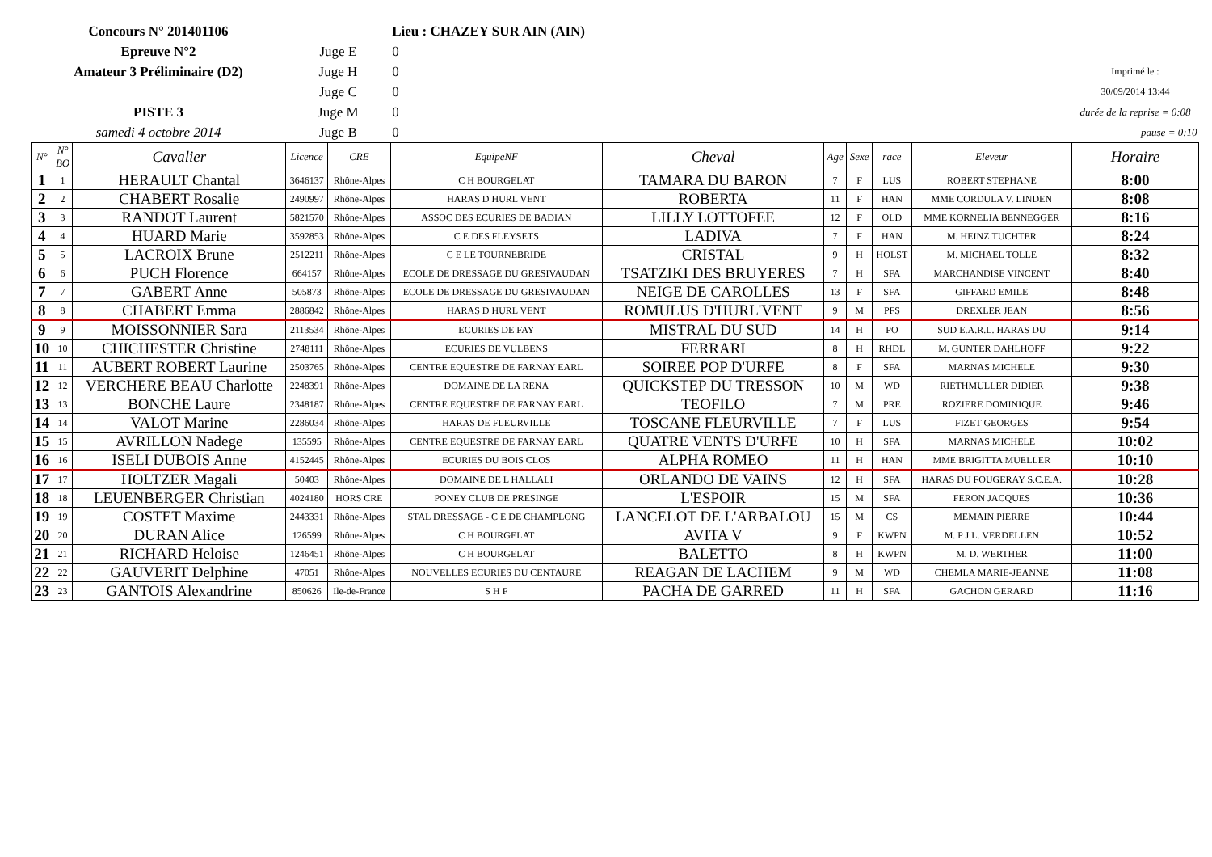| Concours N° 201401106 | | | | | Lieu : CHAZEY SUR AIN (AIN) | | | | | | |
| Epreuve N°2 | | | Juge E | | 0 | | | | | | |
| Amateur 3 Préliminaire (D2) | | | Juge H | | 0 | | | | | | Imprimé le : |
| | | | Juge C | | 0 | | | | | | 30/09/2014 13:44 |
| PISTE 3 | | | Juge M | | 0 | | | | | | durée de la reprise = 0:08 |
| samedi 4 octobre 2014 | | | Juge B | | 0 | | | | | | pause = 0:10 |
| N° | N° BO | Cavalier | Licence | CRE | EquipeNF | Cheval | Age | Sexe | race | Eleveur | Horaire |
| 1 | 1 | HERAULT Chantal | 3646137 | Rhône-Alpes | C H BOURGELAT | TAMARA DU BARON | 7 | F | LUS | ROBERT STEPHANE | 8:00 |
| 2 | 2 | CHABERT Rosalie | 2490997 | Rhône-Alpes | HARAS D HURL VENT | ROBERTA | 11 | F | HAN | MME CORDULA V. LINDEN | 8:08 |
| 3 | 3 | RANDOT Laurent | 5821570 | Rhône-Alpes | ASSOC DES ECURIES DE BADIAN | LILLY LOTTOFEE | 12 | F | OLD | MME KORNELIA BENNEGGER | 8:16 |
| 4 | 4 | HUARD Marie | 3592853 | Rhône-Alpes | C E DES FLEYSETS | LADIVA | 7 | F | HAN | M. HEINZ TUCHTER | 8:24 |
| 5 | 5 | LACROIX Brune | 2512211 | Rhône-Alpes | C E LE TOURNEBRIDE | CRISTAL | 9 | H | HOLST | M. MICHAEL TOLLE | 8:32 |
| 6 | 6 | PUCH Florence | 664157 | Rhône-Alpes | ECOLE DE DRESSAGE DU GRESIVAUDAN | TSATZIKI DES BRUYERES | 7 | H | SFA | MARCHANDISE VINCENT | 8:40 |
| 7 | 7 | GABERT Anne | 505873 | Rhône-Alpes | ECOLE DE DRESSAGE DU GRESIVAUDAN | NEIGE DE CAROLLES | 13 | F | SFA | GIFFARD EMILE | 8:48 |
| 8 | 8 | CHABERT Emma | 2886842 | Rhône-Alpes | HARAS D HURL VENT | ROMULUS D'HURL'VENT | 9 | M | PFS | DREXLER JEAN | 8:56 |
| 9 | 9 | MOISSONNIER Sara | 2113534 | Rhône-Alpes | ECURIES DE FAY | MISTRAL DU SUD | 14 | H | PO | SUD E.A.R.L. HARAS DU | 9:14 |
| 10 | 10 | CHICHESTER Christine | 2748111 | Rhône-Alpes | ECURIES DE VULBENS | FERRARI | 8 | H | RHDL | M. GUNTER DAHLHOFF | 9:22 |
| 11 | 11 | AUBERT ROBERT Laurine | 2503765 | Rhône-Alpes | CENTRE EQUESTRE DE FARNAY EARL | SOIREE POP D'URFE | 8 | F | SFA | MARNAS MICHELE | 9:30 |
| 12 | 12 | VERCHERE BEAU Charlotte | 2248391 | Rhône-Alpes | DOMAINE DE LA RENA | QUICKSTEP DU TRESSON | 10 | M | WD | RIETHMULLER DIDIER | 9:38 |
| 13 | 13 | BONCHE Laure | 2348187 | Rhône-Alpes | CENTRE EQUESTRE DE FARNAY EARL | TEOFILO | 7 | M | PRE | ROZIERE DOMINIQUE | 9:46 |
| 14 | 14 | VALOT Marine | 2286034 | Rhône-Alpes | HARAS DE FLEURVILLE | TOSCANE FLEURVILLE | 7 | F | LUS | FIZET GEORGES | 9:54 |
| 15 | 15 | AVRILLON Nadege | 135595 | Rhône-Alpes | CENTRE EQUESTRE DE FARNAY EARL | QUATRE VENTS D'URFE | 10 | H | SFA | MARNAS MICHELE | 10:02 |
| 16 | 16 | ISELI DUBOIS Anne | 4152445 | Rhône-Alpes | ECURIES DU BOIS CLOS | ALPHA ROMEO | 11 | H | HAN | MME BRIGITTA MUELLER | 10:10 |
| 17 | 17 | HOLTZER Magali | 50403 | Rhône-Alpes | DOMAINE DE L HALLALI | ORLANDO DE VAINS | 12 | H | SFA | HARAS DU FOUGERAY S.C.E.A. | 10:28 |
| 18 | 18 | LEUENBERGER Christian | 4024180 | HORS CRE | PONEY CLUB DE PRESINGE | L'ESPOIR | 15 | M | SFA | FERON JACQUES | 10:36 |
| 19 | 19 | COSTET Maxime | 2443331 | Rhône-Alpes | STAL DRESSAGE - C E DE CHAMPLONG | LANCELOT DE L'ARBALOU | 15 | M | CS | MEMAIN PIERRE | 10:44 |
| 20 | 20 | DURAN Alice | 126599 | Rhône-Alpes | C H BOURGELAT | AVITA V | 9 | F | KWPN | M. P J L. VERDELLEN | 10:52 |
| 21 | 21 | RICHARD Heloise | 1246451 | Rhône-Alpes | C H BOURGELAT | BALETTO | 8 | H | KWPN | M. D. WERTHER | 11:00 |
| 22 | 22 | GAUVERIT Delphine | 47051 | Rhône-Alpes | NOUVELLES ECURIES DU CENTAURE | REAGAN DE LACHEM | 9 | M | WD | CHEMLA MARIE-JEANNE | 11:08 |
| 23 | 23 | GANTOIS Alexandrine | 850626 | Ile-de-France | S H F | PACHA DE GARRED | 11 | H | SFA | GACHON GERARD | 11:16 |